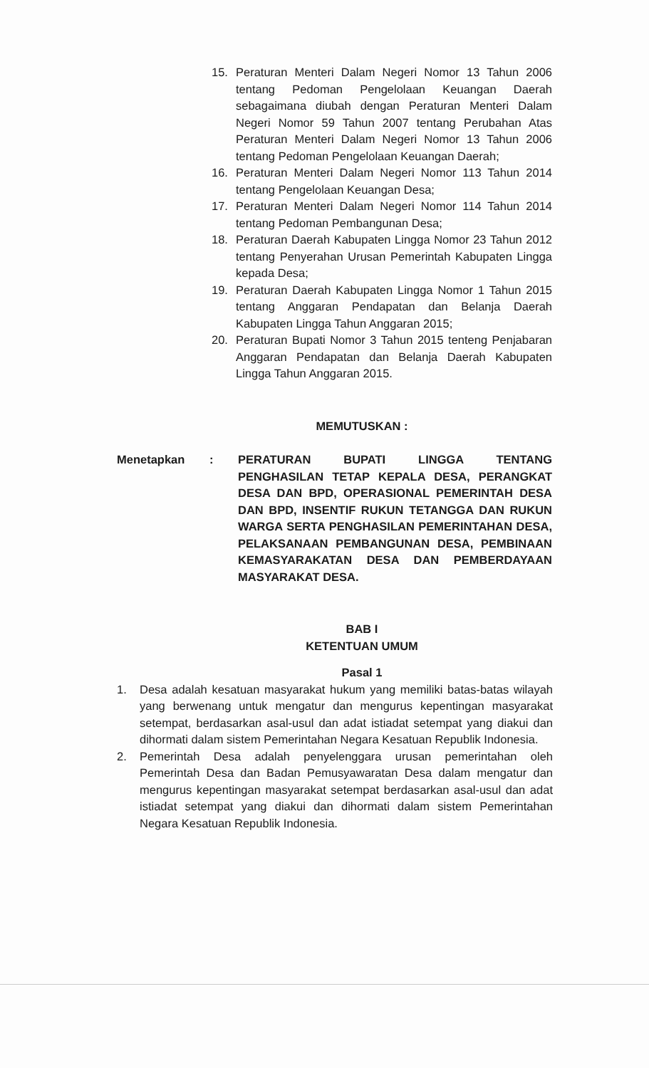15. Peraturan Menteri Dalam Negeri Nomor 13 Tahun 2006 tentang Pedoman Pengelolaan Keuangan Daerah sebagaimana diubah dengan Peraturan Menteri Dalam Negeri Nomor 59 Tahun 2007 tentang Perubahan Atas Peraturan Menteri Dalam Negeri Nomor 13 Tahun 2006 tentang Pedoman Pengelolaan Keuangan Daerah;
16. Peraturan Menteri Dalam Negeri Nomor 113 Tahun 2014 tentang Pengelolaan Keuangan Desa;
17. Peraturan Menteri Dalam Negeri Nomor 114 Tahun 2014 tentang Pedoman Pembangunan Desa;
18. Peraturan Daerah Kabupaten Lingga Nomor 23 Tahun 2012 tentang Penyerahan Urusan Pemerintah Kabupaten Lingga kepada Desa;
19. Peraturan Daerah Kabupaten Lingga Nomor 1 Tahun 2015 tentang Anggaran Pendapatan dan Belanja Daerah Kabupaten Lingga Tahun Anggaran 2015;
20. Peraturan Bupati Nomor 3 Tahun 2015 tenteng Penjabaran Anggaran Pendapatan dan Belanja Daerah Kabupaten Lingga Tahun Anggaran 2015.
MEMUTUSKAN :
Menetapkan: PERATURAN BUPATI LINGGA TENTANG PENGHASILAN TETAP KEPALA DESA, PERANGKAT DESA DAN BPD, OPERASIONAL PEMERINTAH DESA DAN BPD, INSENTIF RUKUN TETANGGA DAN RUKUN WARGA SERTA PENGHASILAN PEMERINTAHAN DESA, PELAKSANAAN PEMBANGUNAN DESA, PEMBINAAN KEMASYARAKATAN DESA DAN PEMBERDAYAAN MASYARAKAT DESA.
BAB I
KETENTUAN UMUM
Pasal 1
1. Desa adalah kesatuan masyarakat hukum yang memiliki batas-batas wilayah yang berwenang untuk mengatur dan mengurus kepentingan masyarakat setempat, berdasarkan asal-usul dan adat istiadat setempat yang diakui dan dihormati dalam sistem Pemerintahan Negara Kesatuan Republik Indonesia.
2. Pemerintah Desa adalah penyelenggara urusan pemerintahan oleh Pemerintah Desa dan Badan Pemusyawaratan Desa dalam mengatur dan mengurus kepentingan masyarakat setempat berdasarkan asal-usul dan adat istiadat setempat yang diakui dan dihormati dalam sistem Pemerintahan Negara Kesatuan Republik Indonesia.